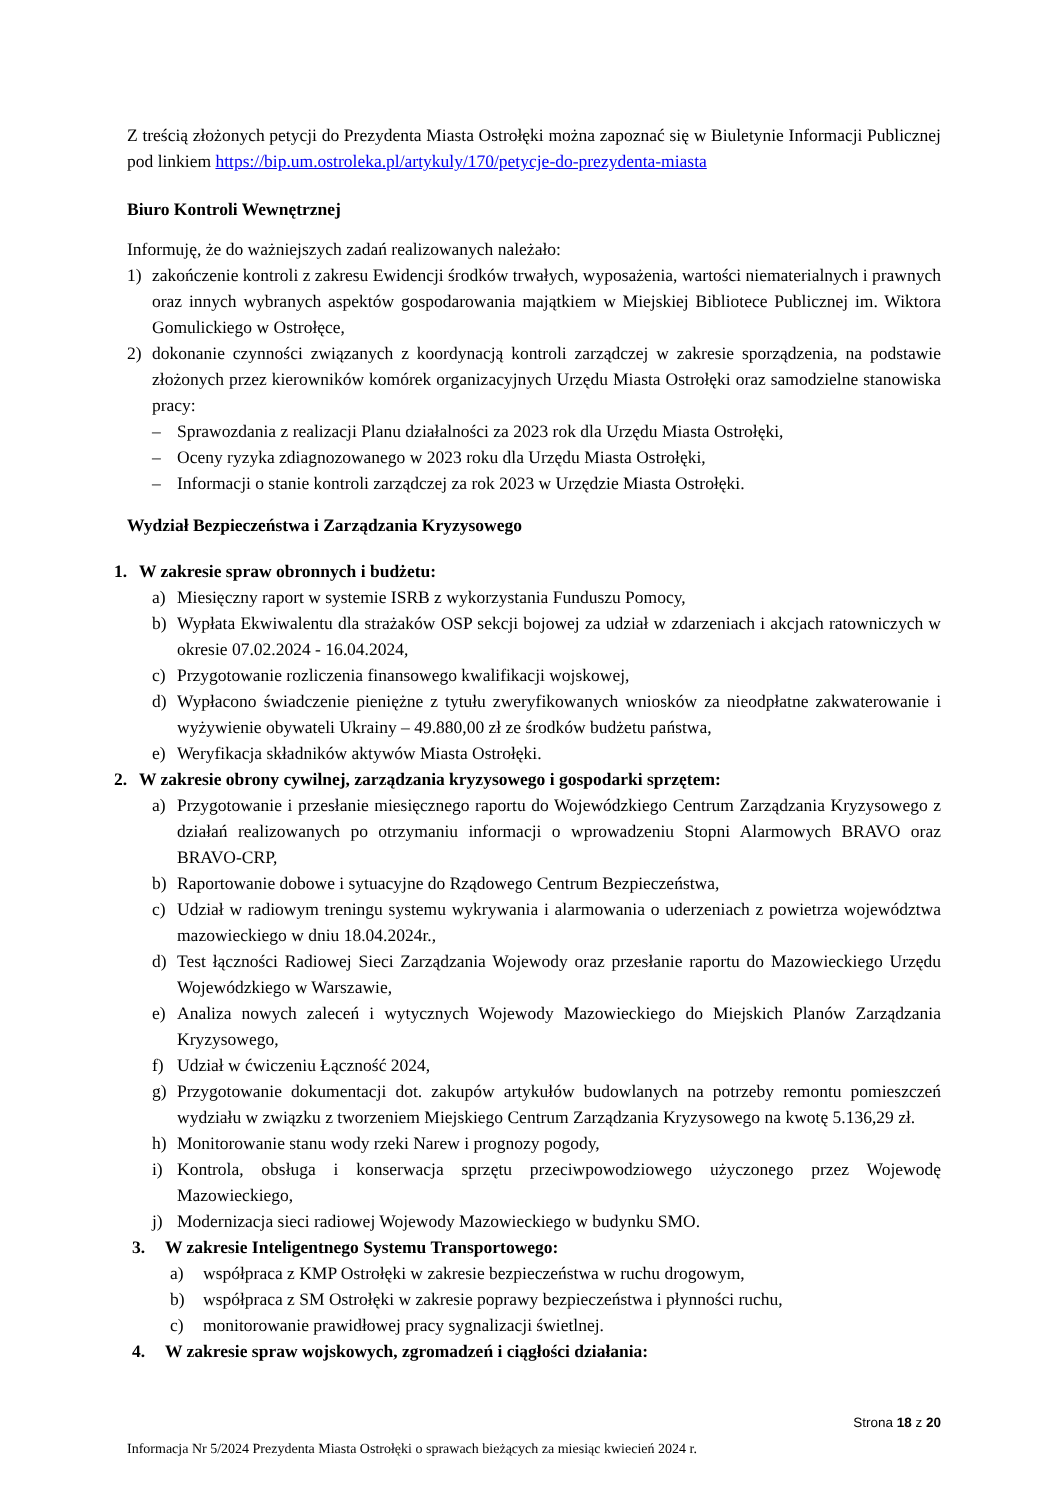Z treścią złożonych petycji do Prezydenta Miasta Ostrołęki można zapoznać się w Biuletynie Informacji Publicznej pod linkiem https://bip.um.ostroleka.pl/artykuly/170/petycje-do-prezydenta-miasta
Biuro Kontroli Wewnętrznej
Informuję, że do ważniejszych zadań realizowanych należało:
1) zakończenie kontroli z zakresu Ewidencji środków trwałych, wyposażenia, wartości niematerialnych i prawnych oraz innych wybranych aspektów gospodarowania majątkiem w Miejskiej Bibliotece Publicznej im. Wiktora Gomulickiego w Ostrołęce,
2) dokonanie czynności związanych z koordynacją kontroli zarządczej w zakresie sporządzenia, na podstawie złożonych przez kierowników komórek organizacyjnych Urzędu Miasta Ostrołęki oraz samodzielne stanowiska pracy:
– Sprawozdania z realizacji Planu działalności za 2023 rok dla Urzędu Miasta Ostrołęki,
– Oceny ryzyka zdiagnozowanego w 2023 roku dla Urzędu Miasta Ostrołęki,
– Informacji o stanie kontroli zarządczej za rok 2023 w Urzędzie Miasta Ostrołęki.
Wydział Bezpieczeństwa i Zarządzania Kryzysowego
1. W zakresie spraw obronnych i budżetu:
a) Miesięczny raport w systemie ISRB z wykorzystania Funduszu Pomocy,
b) Wypłata Ekwiwalentu dla strażaków OSP sekcji bojowej za udział w zdarzeniach i akcjach ratowniczych w okresie 07.02.2024 - 16.04.2024,
c) Przygotowanie rozliczenia finansowego kwalifikacji wojskowej,
d) Wypłacono świadczenie pieniężne z tytułu zweryfikowanych wniosków za nieodpłatne zakwaterowanie i wyżywienie obywateli Ukrainy – 49.880,00 zł ze środków budżetu państwa,
e) Weryfikacja składników aktywów Miasta Ostrołęki.
2. W zakresie obrony cywilnej, zarządzania kryzysowego i gospodarki sprzętem:
a) Przygotowanie i przesłanie miesięcznego raportu do Wojewódzkiego Centrum Zarządzania Kryzysowego z działań realizowanych po otrzymaniu informacji o wprowadzeniu Stopni Alarmowych BRAVO oraz BRAVO-CRP,
b) Raportowanie dobowe i sytuacyjne do Rządowego Centrum Bezpieczeństwa,
c) Udział w radiowym treningu systemu wykrywania i alarmowania o uderzeniach z powietrza województwa mazowieckiego w dniu 18.04.2024r.,
d) Test łączności Radiowej Sieci Zarządzania Wojewody oraz przesłanie raportu do Mazowieckiego Urzędu Wojewódzkiego w Warszawie,
e) Analiza nowych zaleceń i wytycznych Wojewody Mazowieckiego do Miejskich Planów Zarządzania Kryzysowego,
f) Udział w ćwiczeniu Łączność 2024,
g) Przygotowanie dokumentacji dot. zakupów artykułów budowlanych na potrzeby remontu pomieszczeń wydziału w związku z tworzeniem Miejskiego Centrum Zarządzania Kryzysowego na kwotę 5.136,29 zł.
h) Monitorowanie stanu wody rzeki Narew i prognozy pogody,
i) Kontrola, obsługa i konserwacja sprzętu przeciwpowodziowego użyczonego przez Wojewodę Mazowieckiego,
j) Modernizacja sieci radiowej Wojewody Mazowieckiego w budynku SMO.
3. W zakresie Inteligentnego Systemu Transportowego:
a) współpraca z KMP Ostrołęki w zakresie bezpieczeństwa w ruchu drogowym,
b) współpraca z SM Ostrołęki w zakresie poprawy bezpieczeństwa i płynności ruchu,
c) monitorowanie prawidłowej pracy sygnalizacji świetlnej.
4. W zakresie spraw wojskowych, zgromadzeń i ciągłości działania:
Strona 18 z 20
Informacja Nr 5/2024 Prezydenta Miasta Ostrołęki o sprawach bieżących za miesiąc kwiecień 2024 r.